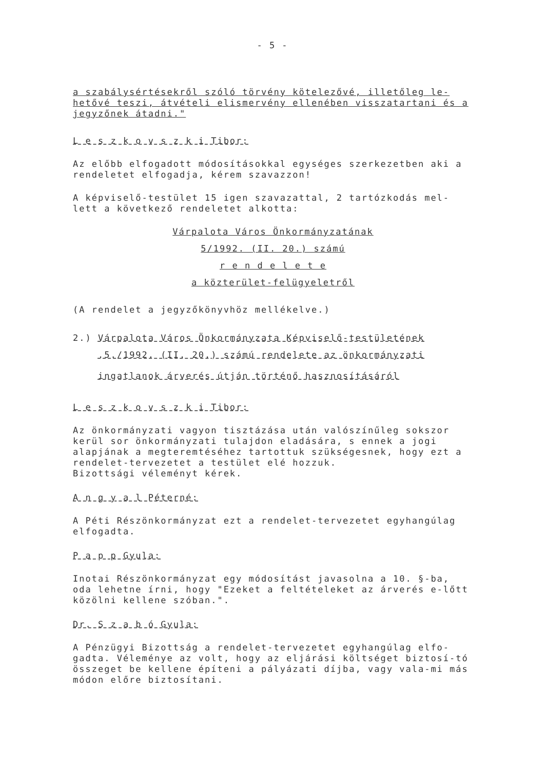- 5 -
a szabálysértésekről szóló törvény kötelezővé, illetőleg le-hetővé teszi, átvételi elismervény ellenében visszatartani és a jegyzőnek átadni."
L e s z k o v s z k i Tibor:
Az előbb elfogadott módosításokkal egységes szerkezetben aki a rendeletet elfogadja, kérem szavazzon!
A képviselő-testület 15 igen szavazattal, 2 tartózkodás mel-lett a következő rendeletet alkotta:
Várpalota Város Önkormányzatának
5/1992. (II. 20.) számú
r e n d e l e t e
a közterület-felügyeletről
(A rendelet a jegyzőkönyvhöz mellékelve.)
2.) Várpalota Város Önkormányzata Képviselő-testületének
.5./1992. (II. 20.) számú rendelete az önkormányzati
ingatlanok árverés útján történő hasznosításáról
L e s z k o v s z k i Tibor:
Az önkormányzati vagyon tisztázása után valószínűleg sokszor kerül sor önkormányzati tulajdon eladására, s ennek a jogi alapjának a megteremtéséhez tartottuk szükségesnek, hogy ezt a rendelet-tervezetet a testület elé hozzuk.
Bizottsági véleményt kérek.
A n g y a l Péterné:
A Péti Részönkormányzat ezt a rendelet-tervezetet egyhangúlag elfogadta.
P a p p Gyula:
Inotai Részönkormányzat egy módosítást javasolna a 10. §-ba, oda lehetne írni, hogy "Ezeket a feltételeket az árverés e-lőtt közölni kellene szóban.".
Dr. S z a b ó Gyula:
A Pénzügyi Bizottság a rendelet-tervezetet egyhangúlag elfo-gadta. Véleménye az volt, hogy az eljárási költséget biztosí-tó összeget be kellene építeni a pályázati díjba, vagy vala-mi más módon előre biztosítani.